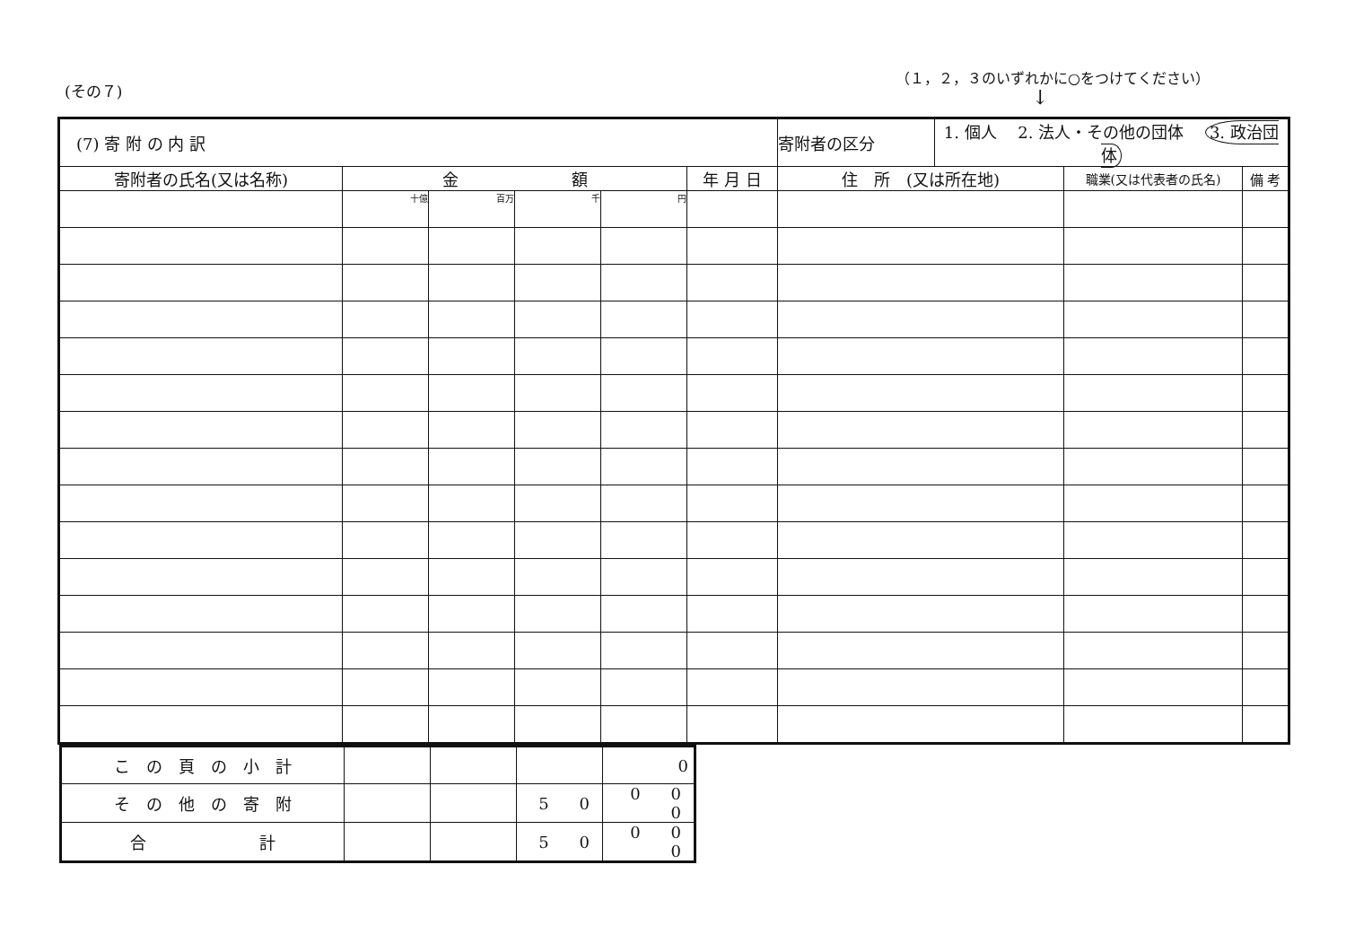(その７)
（１，２，３のいずれかに○をつけてください）
↓
| (7) 寄 附 の 内 訳 | | | | | | 寄附者の区分 | 1. 個人 2. 法人・その他の団体 3. 政治団体 | | |
| 寄附者の氏名(又は名称) | 金 額 | | | | 年 月 日 | 住 所 (又は所在地) | | 職業(又は代表者の氏名) | 備 考 |
| | 十億 | 百万 | 千 | 円 | | | | | |
| こ の 頁 の 小 計 | | | | 0 |
| そ の 他 の 寄 附 | | | 5 0 | 0 0 0 |
| 合 計 | | | 5 0 | 0 0 0 |